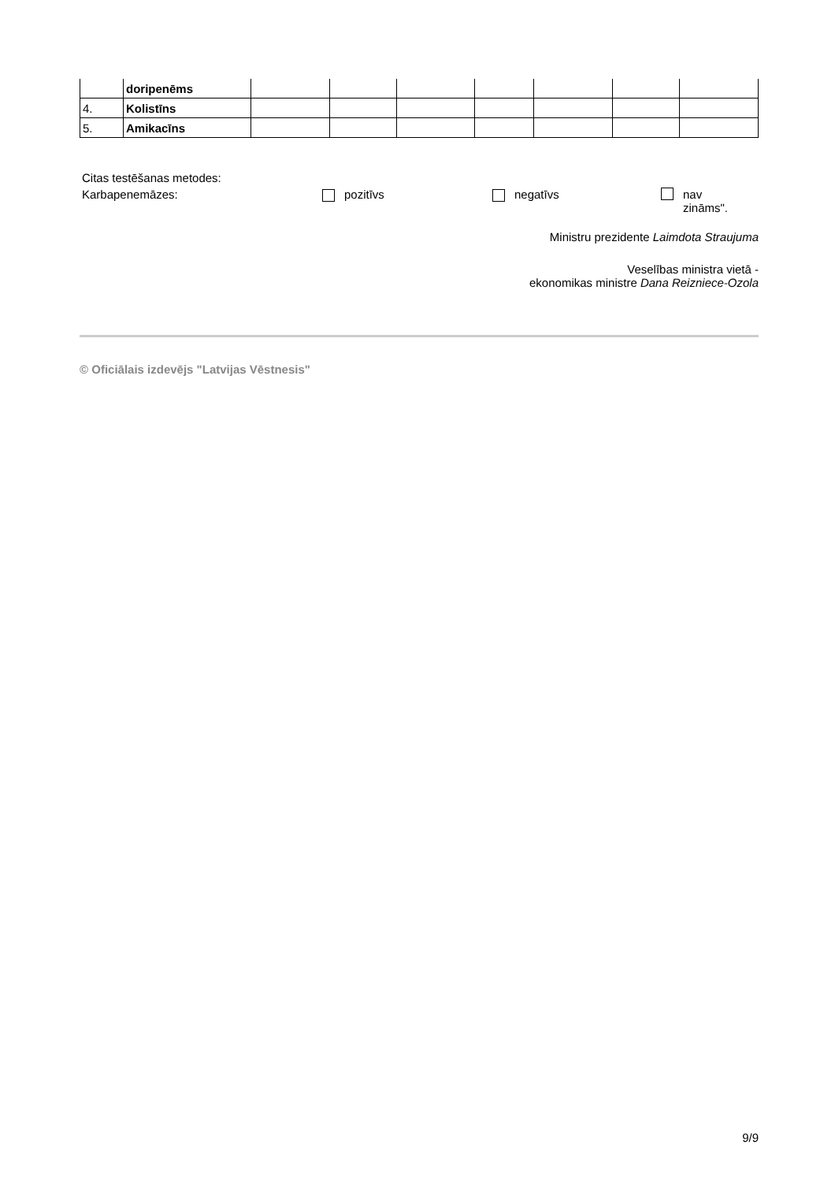| | doripenēms | | | | | | | |
| 4. | Kolistīns | | | | | | | |
| 5. | Amikacīns | | | | | | | |
Citas testēšanas metodes:
Karbapenemāzes: pozitīvs negatīvs nav
zināms".
Ministru prezidente Laimdota Straujuma
Veselības ministra vietā -
ekonomikas ministre Dana Reizniece-Ozola
© Oficiālais izdevējs "Latvijas Vēstnesis"
9/9